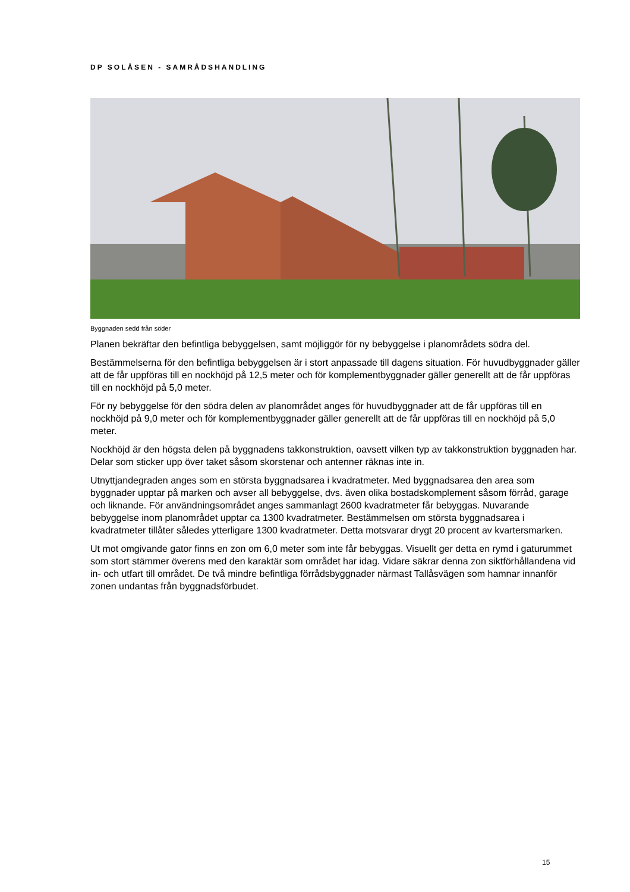DP SOLÅSEN - SAMRÅDSHANDLING
Byggnaden sedd från söder
Planen bekräftar den befintliga bebyggelsen, samt möjliggör för ny bebyggelse i planområdets södra del.
Bestämmelserna för den befintliga bebyggelsen är i stort anpassade till dagens situation. För huvudbyggnader gäller att de får uppföras till en nockhöjd på 12,5 meter och för komplementbyggnader gäller generellt att de får uppföras till en nockhöjd på 5,0 meter.
För ny bebyggelse för den södra delen av planområdet anges för huvudbyggnader att de får uppföras till en nockhöjd på 9,0 meter och för komplementbyggnader gäller generellt att de får uppföras till en nockhöjd på 5,0 meter.
Nockhöjd är den högsta delen på byggnadens takkonstruktion, oavsett vilken typ av takkonstruktion byggnaden har. Delar som sticker upp över taket såsom skorstenar och antenner räknas inte in.
Utnyttjandegraden anges som en största byggnadsarea i kvadratmeter. Med byggnadsarea den area som byggnader upptar på marken och avser all bebyggelse, dvs. även olika bostadskomplement såsom förråd, garage och liknande. För användningsområdet anges sammanlagt 2600 kvadratmeter får bebyggas. Nuvarande bebyggelse inom planområdet upptar ca 1300 kvadratmeter. Bestämmelsen om största byggnadsarea i kvadratmeter tillåter således ytterligare 1300 kvadratmeter. Detta motsvarar drygt 20 procent av kvartersmarken.
Ut mot omgivande gator finns en zon om 6,0 meter som inte får bebyggas. Visuellt ger detta en rymd i gaturummet som stort stämmer överens med den karaktär som området har idag. Vidare säkrar denna zon siktförhållandena vid in- och utfart till området. De två mindre befintliga förrådsbyggnader närmast Tallåsvägen som hamnar innanför zonen undantas från byggnadsförbudet.
15